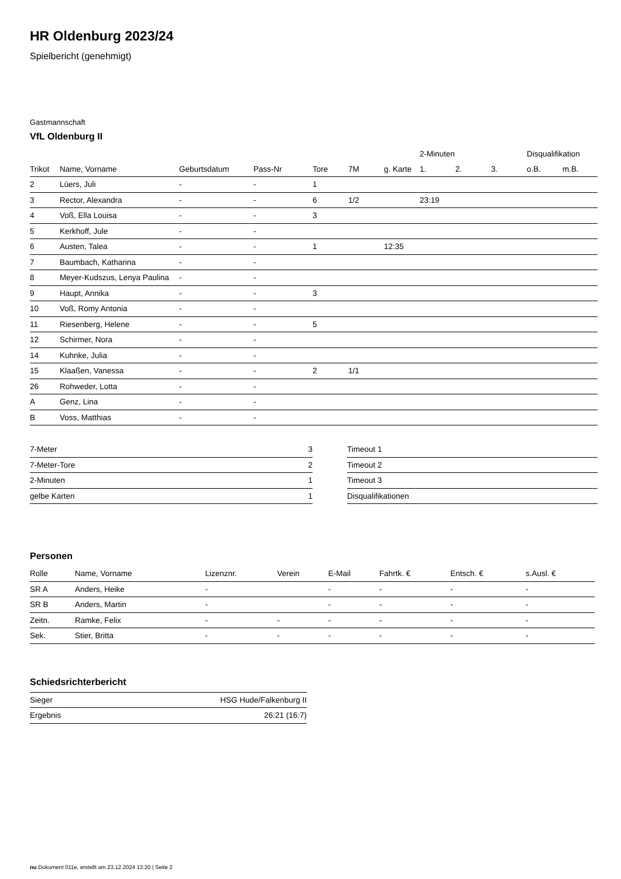HR Oldenburg 2023/24
Spielbericht (genehmigt)
Gastmannschaft
VfL Oldenburg II
| | | | | | | | 2-Minuten | | | Disqualifikation | |
| --- | --- | --- | --- | --- | --- | --- | --- | --- | --- | --- | --- |
| Trikot | Name, Vorname | Geburtsdatum | Pass-Nr | Tore | 7M | g. Karte | 1. | 2. | 3. | o.B. | m.B. |
| 2 | Lüers, Juli | - | - | 1 | | | | | | | |
| 3 | Rector, Alexandra | - | - | 6 | 1/2 | | 23:19 | | | | |
| 4 | Voß, Ella Louisa | - | - | 3 | | | | | | | |
| 5 | Kerkhoff, Jule | - | - | | | | | | | | |
| 6 | Austen, Talea | - | - | 1 | | 12:35 | | | | | |
| 7 | Baumbach, Katharina | - | - | | | | | | | | |
| 8 | Meyer-Kudszus, Lenya Paulina | - | - | | | | | | | | |
| 9 | Haupt, Annika | - | - | 3 | | | | | | | |
| 10 | Voß, Romy Antonia | - | - | | | | | | | | |
| 11 | Riesenberg, Helene | - | - | 5 | | | | | | | |
| 12 | Schirmer, Nora | - | - | | | | | | | | |
| 14 | Kuhnke, Julia | - | - | | | | | | | | |
| 15 | Klaaßen, Vanessa | - | - | 2 | 1/1 | | | | | | |
| 26 | Rohweder, Lotta | - | - | | | | | | | | |
| A | Genz, Lina | - | - | | | | | | | | |
| B | Voss, Matthias | - | - | | | | | | | | |
| 7-Meter | 3 |
| 7-Meter-Tore | 2 |
| 2-Minuten | 1 |
| gelbe Karten | 1 |
| Timeout 1 |
| Timeout 2 |
| Timeout 3 |
| Disqualifikationen |
Personen
| Rolle | Name, Vorname | Lizenznr. | Verein | E-Mail | Fahrtk. € | Entsch. € | s.Ausl. € |
| --- | --- | --- | --- | --- | --- | --- | --- |
| SR A | Anders, Heike | - | | - | - | - | - |
| SR B | Anders, Martin | - | | - | - | - | - |
| Zeitn. | Ramke, Felix | - | - | - | - | - | - |
| Sek. | Stier, Britta | - | - | - | - | - | - |
Schiedsrichterbericht
| Sieger | HSG Hude/Falkenburg II |
| Ergebnis | 26:21 (16:7) |
nu.Dokument 011e, erstellt am 23.12.2024 13:20 | Seite 2